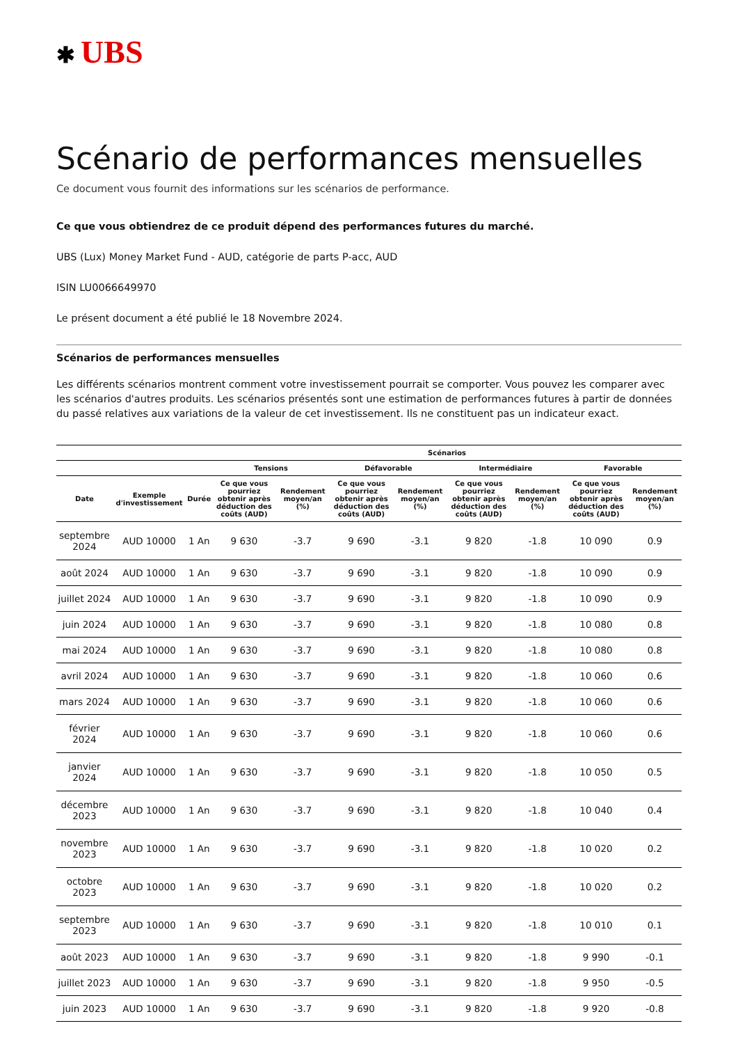✱ UBS
Scénario de performances mensuelles
Ce document vous fournit des informations sur les scénarios de performance.
Ce que vous obtiendrez de ce produit dépend des performances futures du marché.
UBS (Lux) Money Market Fund - AUD, catégorie de parts P-acc, AUD
ISIN LU0066649970
Le présent document a été publié le 18 Novembre 2024.
Scénarios de performances mensuelles
Les différents scénarios montrent comment votre investissement pourrait se comporter. Vous pouvez les comparer avec les scénarios d'autres produits. Les scénarios présentés sont une estimation de performances futures à partir de données du passé relatives aux variations de la valeur de cet investissement. Ils ne constituent pas un indicateur exact.
| | | | Scénarios | | | | | | | |
| --- | --- | --- | --- | --- | --- | --- | --- | --- | --- | --- |
| | | | Tensions | | Défavorable | | Intermédiaire | | Favorable | |
| Date | Exemple d'investissement | Durée | Ce que vous pourriez obtenir après déduction des coûts (AUD) | Rendement moyen/an (%) | Ce que vous pourriez obtenir après déduction des coûts (AUD) | Rendement moyen/an (%) | Ce que vous pourriez obtenir après déduction des coûts (AUD) | Rendement moyen/an (%) | Ce que vous pourriez obtenir après déduction des coûts (AUD) | Rendement moyen/an (%) |
| septembre 2024 | AUD 10000 | 1 An | 9 630 | -3.7 | 9 690 | -3.1 | 9 820 | -1.8 | 10 090 | 0.9 |
| août 2024 | AUD 10000 | 1 An | 9 630 | -3.7 | 9 690 | -3.1 | 9 820 | -1.8 | 10 090 | 0.9 |
| juillet 2024 | AUD 10000 | 1 An | 9 630 | -3.7 | 9 690 | -3.1 | 9 820 | -1.8 | 10 090 | 0.9 |
| juin 2024 | AUD 10000 | 1 An | 9 630 | -3.7 | 9 690 | -3.1 | 9 820 | -1.8 | 10 080 | 0.8 |
| mai 2024 | AUD 10000 | 1 An | 9 630 | -3.7 | 9 690 | -3.1 | 9 820 | -1.8 | 10 080 | 0.8 |
| avril 2024 | AUD 10000 | 1 An | 9 630 | -3.7 | 9 690 | -3.1 | 9 820 | -1.8 | 10 060 | 0.6 |
| mars 2024 | AUD 10000 | 1 An | 9 630 | -3.7 | 9 690 | -3.1 | 9 820 | -1.8 | 10 060 | 0.6 |
| février 2024 | AUD 10000 | 1 An | 9 630 | -3.7 | 9 690 | -3.1 | 9 820 | -1.8 | 10 060 | 0.6 |
| janvier 2024 | AUD 10000 | 1 An | 9 630 | -3.7 | 9 690 | -3.1 | 9 820 | -1.8 | 10 050 | 0.5 |
| décembre 2023 | AUD 10000 | 1 An | 9 630 | -3.7 | 9 690 | -3.1 | 9 820 | -1.8 | 10 040 | 0.4 |
| novembre 2023 | AUD 10000 | 1 An | 9 630 | -3.7 | 9 690 | -3.1 | 9 820 | -1.8 | 10 020 | 0.2 |
| octobre 2023 | AUD 10000 | 1 An | 9 630 | -3.7 | 9 690 | -3.1 | 9 820 | -1.8 | 10 020 | 0.2 |
| septembre 2023 | AUD 10000 | 1 An | 9 630 | -3.7 | 9 690 | -3.1 | 9 820 | -1.8 | 10 010 | 0.1 |
| août 2023 | AUD 10000 | 1 An | 9 630 | -3.7 | 9 690 | -3.1 | 9 820 | -1.8 | 9 990 | -0.1 |
| juillet 2023 | AUD 10000 | 1 An | 9 630 | -3.7 | 9 690 | -3.1 | 9 820 | -1.8 | 9 950 | -0.5 |
| juin 2023 | AUD 10000 | 1 An | 9 630 | -3.7 | 9 690 | -3.1 | 9 820 | -1.8 | 9 920 | -0.8 |